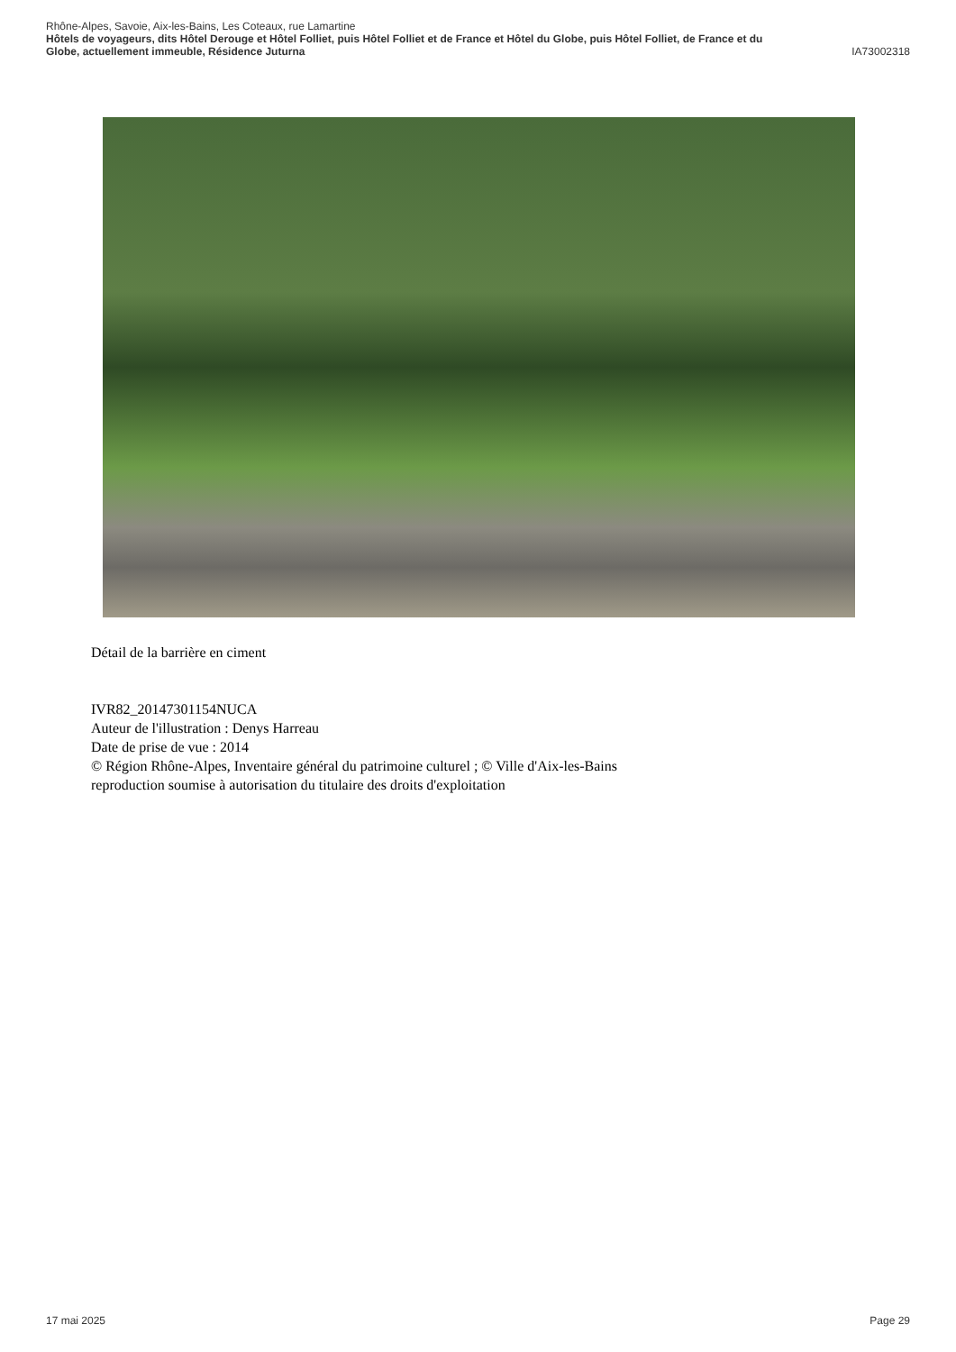Rhône-Alpes, Savoie, Aix-les-Bains, Les Coteaux, rue Lamartine
Hôtels de voyageurs, dits Hôtel Derouge et Hôtel Folliet, puis Hôtel Folliet et de France et Hôtel du Globe, puis Hôtel Folliet, de France et du
Globe, actuellement immeuble, Résidence Juturna IA73002318
Détail de la barrière en ciment
IVR82_20147301154NUCA
Auteur de l'illustration : Denys Harreau
Date de prise de vue : 2014
© Région Rhône-Alpes, Inventaire général du patrimoine culturel ; © Ville d'Aix-les-Bains
reproduction soumise à autorisation du titulaire des droits d'exploitation
17 mai 2025 Page 29